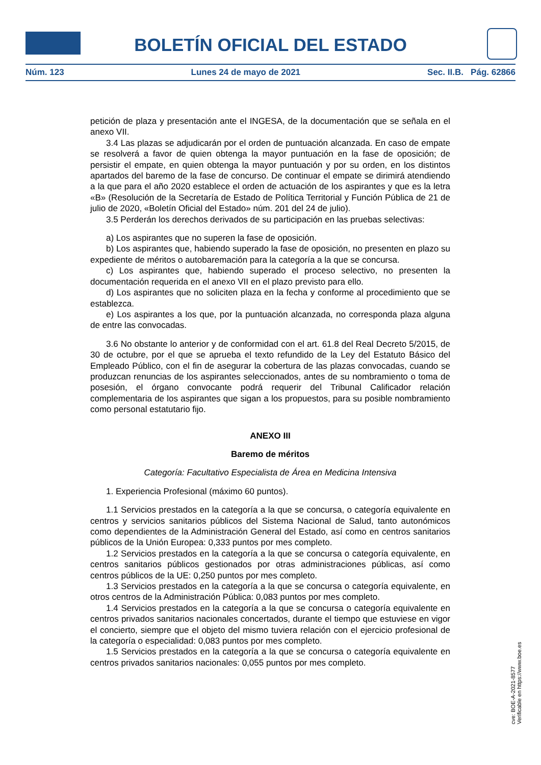BOLETÍN OFICIAL DEL ESTADO
Núm. 123 Lunes 24 de mayo de 2021 Sec. II.B. Pág. 62866
petición de plaza y presentación ante el INGESA, de la documentación que se señala en el anexo VII.
3.4 Las plazas se adjudicarán por el orden de puntuación alcanzada. En caso de empate se resolverá a favor de quien obtenga la mayor puntuación en la fase de oposición; de persistir el empate, en quien obtenga la mayor puntuación y por su orden, en los distintos apartados del baremo de la fase de concurso. De continuar el empate se dirimirá atendiendo a la que para el año 2020 establece el orden de actuación de los aspirantes y que es la letra «B» (Resolución de la Secretaría de Estado de Política Territorial y Función Pública de 21 de julio de 2020, «Boletín Oficial del Estado» núm. 201 del 24 de julio).
3.5 Perderán los derechos derivados de su participación en las pruebas selectivas:
a) Los aspirantes que no superen la fase de oposición.
b) Los aspirantes que, habiendo superado la fase de oposición, no presenten en plazo su expediente de méritos o autobaremación para la categoría a la que se concursa.
c) Los aspirantes que, habiendo superado el proceso selectivo, no presenten la documentación requerida en el anexo VII en el plazo previsto para ello.
d) Los aspirantes que no soliciten plaza en la fecha y conforme al procedimiento que se establezca.
e) Los aspirantes a los que, por la puntuación alcanzada, no corresponda plaza alguna de entre las convocadas.
3.6 No obstante lo anterior y de conformidad con el art. 61.8 del Real Decreto 5/2015, de 30 de octubre, por el que se aprueba el texto refundido de la Ley del Estatuto Básico del Empleado Público, con el fin de asegurar la cobertura de las plazas convocadas, cuando se produzcan renuncias de los aspirantes seleccionados, antes de su nombramiento o toma de posesión, el órgano convocante podrá requerir del Tribunal Calificador relación complementaria de los aspirantes que sigan a los propuestos, para su posible nombramiento como personal estatutario fijo.
ANEXO III
Baremo de méritos
Categoría: Facultativo Especialista de Área en Medicina Intensiva
1. Experiencia Profesional (máximo 60 puntos).
1.1 Servicios prestados en la categoría a la que se concursa, o categoría equivalente en centros y servicios sanitarios públicos del Sistema Nacional de Salud, tanto autonómicos como dependientes de la Administración General del Estado, así como en centros sanitarios públicos de la Unión Europea: 0,333 puntos por mes completo.
1.2 Servicios prestados en la categoría a la que se concursa o categoría equivalente, en centros sanitarios públicos gestionados por otras administraciones públicas, así como centros públicos de la UE: 0,250 puntos por mes completo.
1.3 Servicios prestados en la categoría a la que se concursa o categoría equivalente, en otros centros de la Administración Pública: 0,083 puntos por mes completo.
1.4 Servicios prestados en la categoría a la que se concursa o categoría equivalente en centros privados sanitarios nacionales concertados, durante el tiempo que estuviese en vigor el concierto, siempre que el objeto del mismo tuviera relación con el ejercicio profesional de la categoría o especialidad: 0,083 puntos por mes completo.
1.5 Servicios prestados en la categoría a la que se concursa o categoría equivalente en centros privados sanitarios nacionales: 0,055 puntos por mes completo.
cve: BOE-A-2021-8577
Verificable en https://www.boe.es